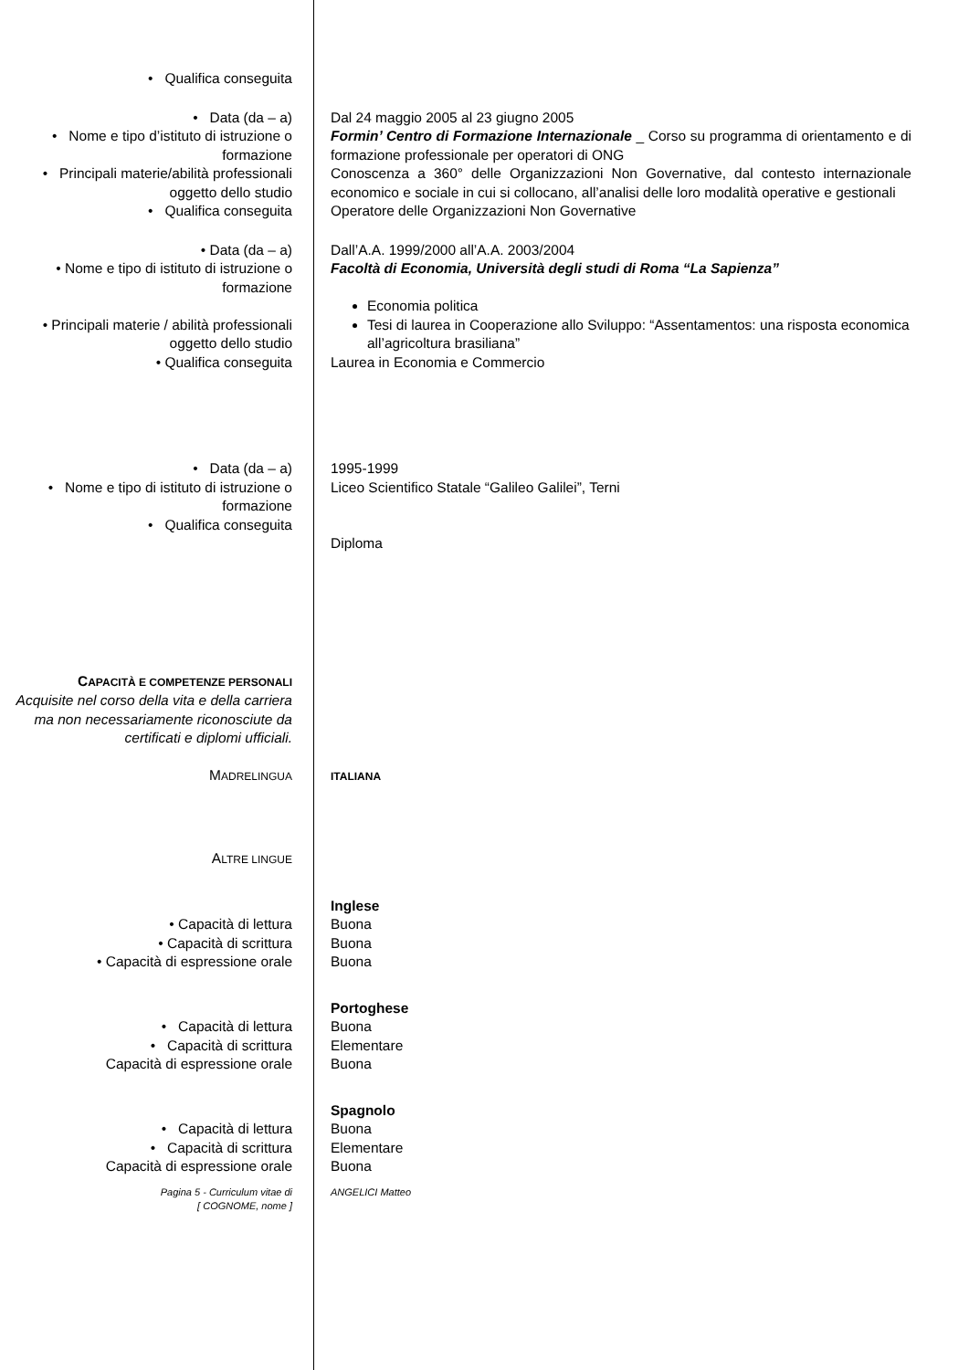• Qualifica conseguita
• Data (da – a)
• Nome e tipo d’istituto di istruzione o formazione
• Principali materie/abilità professionali oggetto dello studio
• Qualifica conseguita
Dal 24 maggio 2005 al 23 giugno 2005
Formin’ Centro di Formazione Internazionale _ Corso su programma di orientamento e di formazione professionale per operatori di ONG
Conoscenza a 360° delle Organizzazioni Non Governative, dal contesto internazionale economico e sociale in cui si collocano, all’analisi delle loro modalità operative e gestionali
Operatore delle Organizzazioni Non Governative
• Data (da – a)
• Nome e tipo di istituto di istruzione o formazione
• Principali materie / abilità professionali oggetto dello studio
• Qualifica conseguita
Dall’A.A. 1999/2000 all’A.A. 2003/2004
Facoltà di Economia, Università degli studi di Roma “La Sapienza”
Economia politica
Tesi di laurea in Cooperazione allo Sviluppo: “Assentamentos: una risposta economica all’agricoltura brasiliana”
Laurea in Economia e Commercio
• Data (da – a)
• Nome e tipo di istituto di istruzione o formazione
• Qualifica conseguita
1995-1999
Liceo Scientifico Statale “Galileo Galilei”, Terni
Diploma
CAPACITÀ E COMPETENZE PERSONALI
Acquisite nel corso della vita e della carriera ma non necessariamente riconosciute da certificati e diplomi ufficiali.
MADRELINGUA ITALIANA
ALTRE LINGUE
• Capacità di lettura
• Capacità di scrittura
• Capacità di espressione orale
Inglese
Buona
Buona
Buona
• Capacità di lettura
• Capacità di scrittura
Capacità di espressione orale
Portoghese
Buona
Elementare
Buona
• Capacità di lettura
• Capacità di scrittura
Capacità di espressione orale
Spagnolo
Buona
Elementare
Buona
Pagina 5 - Curriculum vitae di
[ COGNOME, nome ]
ANGELICI Matteo